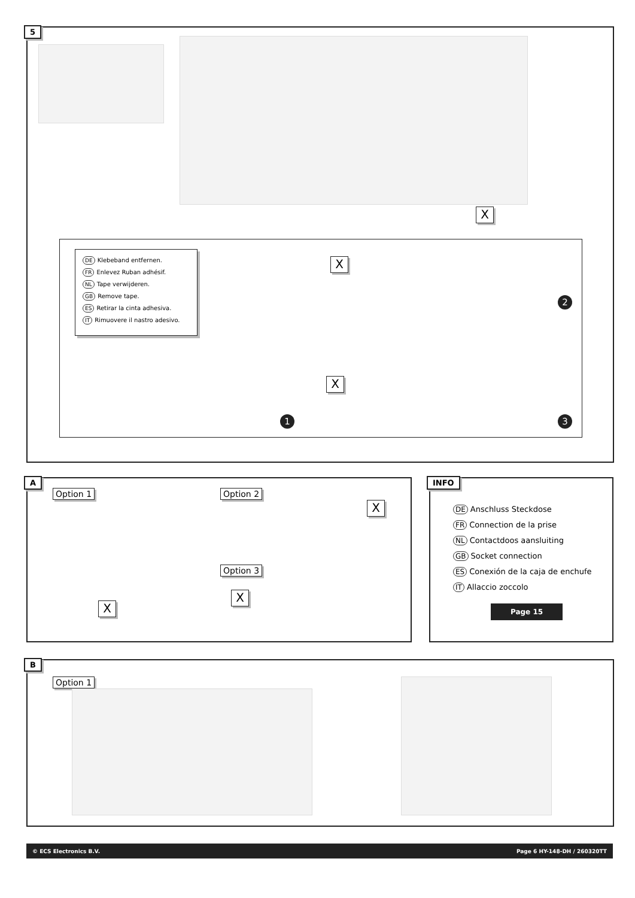5
X
DE Klebeband entfernen.
FR Enlevez Ruban adhésif.
NL Tape verwijderen.
GB Remove tape.
ES Retirar la cinta adhesiva.
IT Rimuovere il nastro adesivo.
X
2
X
1 3
A
Option 1 Option 2
Option 3
X
X
X
INFO
DE Anschluss Steckdose
FR Connection de la prise
NL Contactdoos aansluiting
GB Socket connection
ES Conexión de la caja de enchufe
IT Allaccio zoccolo
Page 15
B
Option 1
© ECS Electronics B.V. Page 6 HY-148-DH / 260320TT